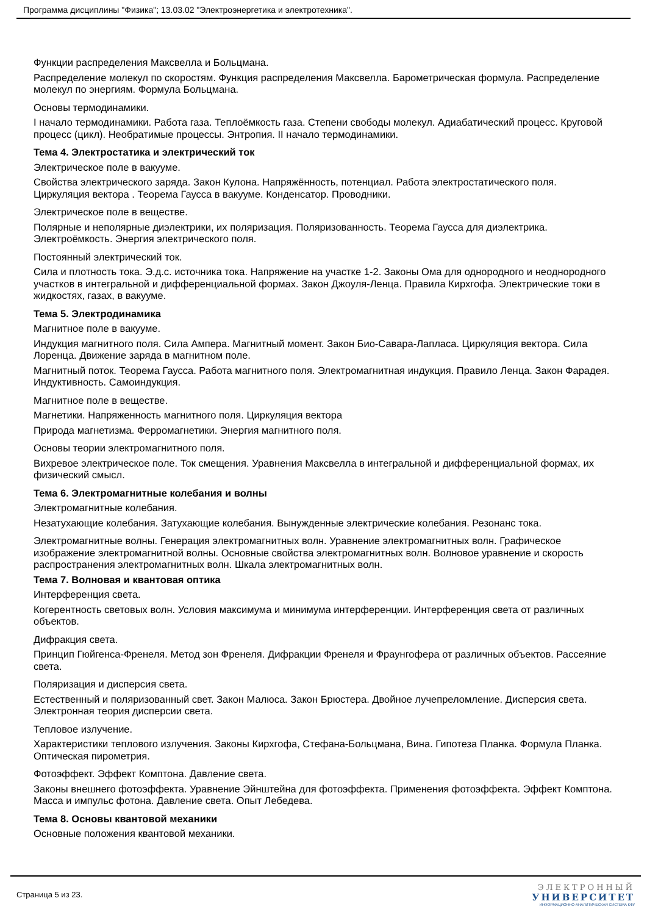Программа дисциплины "Физика"; 13.03.02 "Электроэнергетика и электротехника".
Функции распределения Максвелла и Больцмана.
Распределение молекул по скоростям. Функция распределения Максвелла. Барометрическая формула. Распределение молекул по энергиям. Формула Больцмана.
Основы термодинамики.
I начало термодинамики. Работа газа. Теплоёмкость газа. Степени свободы молекул. Адиабатический процесс. Круговой процесс (цикл). Необратимые процессы. Энтропия. II начало термодинамики.
Тема 4. Электростатика и электрический ток
Электрическое поле в вакууме.
Свойства электрического заряда. Закон Кулона. Напряжённость, потенциал. Работа электростатического поля. Циркуляция вектора . Теорема Гаусса в вакууме. Конденсатор. Проводники.
Электрическое поле в веществе.
Полярные и неполярные диэлектрики, их поляризация. Поляризованность. Теорема Гаусса для диэлектрика. Электроёмкость. Энергия электрического поля.
Постоянный электрический ток.
Сила и плотность тока. Э.д.с. источника тока. Напряжение на участке 1-2. Законы Ома для однородного и неоднородного участков в интегральной и дифференциальной формах. Закон Джоуля-Ленца. Правила Кирхгофа. Электрические токи в жидкостях, газах, в вакууме.
Тема 5. Электродинамика
Магнитное поле в вакууме.
Индукция магнитного поля. Сила Ампера. Магнитный момент. Закон Био-Савара-Лапласа. Циркуляция вектора. Сила Лоренца. Движение заряда в магнитном поле.
Магнитный поток. Теорема Гаусса. Работа магнитного поля. Электромагнитная индукция. Правило Ленца. Закон Фарадея. Индуктивность. Самоиндукция.
Магнитное поле в веществе.
Магнетики. Напряженность магнитного поля. Циркуляция вектора
Природа магнетизма. Ферромагнетики. Энергия магнитного поля.
Основы теории электромагнитного поля.
Вихревое электрическое поле. Ток смещения. Уравнения Максвелла в интегральной и дифференциальной формах, их физический смысл.
Тема 6. Электромагнитные колебания и волны
Электромагнитные колебания.
Незатухающие колебания. Затухающие колебания. Вынужденные электрические колебания. Резонанс тока.
Электромагнитные волны. Генерация электромагнитных волн. Уравнение электромагнитных волн. Графическое изображение электромагнитной волны. Основные свойства электромагнитных волн. Волновое уравнение и скорость распространения электромагнитных волн. Шкала электромагнитных волн.
Тема 7. Волновая и квантовая оптика
Интерференция света.
Когерентность световых волн. Условия максимума и минимума интерференции. Интерференция света от различных объектов.
Дифракция света.
Принцип Гюйгенса-Френеля. Метод зон Френеля. Дифракции Френеля и Фраунгофера от различных объектов. Рассеяние света.
Поляризация и дисперсия света.
Естественный и поляризованный свет. Закон Малюса. Закон Брюстера. Двойное лучепреломление. Дисперсия света. Электронная теория дисперсии света.
Тепловое излучение.
Характеристики теплового излучения. Законы Кирхгофа, Стефана-Больцмана, Вина. Гипотеза Планка. Формула Планка. Оптическая пирометрия.
Фотоэффект. Эффект Комптона. Давление света.
Законы внешнего фотоэффекта. Уравнение Эйнштейна для фотоэффекта. Применения фотоэффекта. Эффект Комптона. Масса и импульс фотона. Давление света. Опыт Лебедева.
Тема 8. Основы квантовой механики
Основные положения квантовой механики.
Страница 5 из 23.
ЭЛЕКТРОННЫЙ
УНИВЕРСИТЕТ
ИНФОРМАЦИОННО-АНАЛИТИЧЕСКАЯ СИСТЕМА КФУ